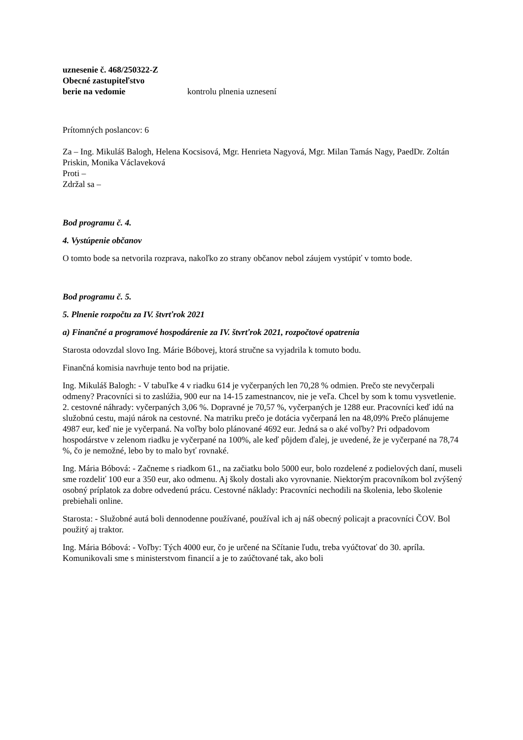uznesenie č. 468/250322-Z
Obecné zastupiteľstvo
berie na vedomie kontrolu plnenia uznesení
Prítomných poslancov: 6
Za – Ing. Mikuláš Balogh, Helena Kocsisová, Mgr. Henrieta Nagyová, Mgr. Milan Tamás Nagy, PaedDr. Zoltán Priskin, Monika Václaveková
Proti –
Zdržal sa –
Bod programu č. 4.
4. Vystúpenie občanov
O tomto bode sa netvorila rozprava, nakoľko zo strany občanov nebol záujem vystúpiť v tomto bode.
Bod programu č. 5.
5. Plnenie rozpočtu za IV. štvrťrok 2021
a) Finančné a programové hospodárenie za IV. štvrťrok 2021, rozpočtové opatrenia
Starosta odovzdal slovo Ing. Márie Bóbovej, ktorá stručne sa vyjadrila k tomuto bodu.
Finančná komisia navrhuje tento bod na prijatie.
Ing. Mikuláš Balogh: - V tabuľke 4 v riadku 614 je vyčerpaných len 70,28 % odmien. Prečo ste nevyčerpali odmeny? Pracovníci si to zaslúžia, 900 eur na 14-15 zamestnancov, nie je veľa. Chcel by som k tomu vysvetlenie. 2. cestovné náhrady: vyčerpaných 3,06 %. Dopravné je 70,57 %, vyčerpaných je 1288 eur. Pracovníci keď idú na služobnú cestu, majú nárok na cestovné. Na matriku prečo je dotácia vyčerpaná len na 48,09% Prečo plánujeme 4987 eur, keď nie je vyčerpaná. Na voľby bolo plánované 4692 eur. Jedná sa o aké voľby? Pri odpadovom hospodárstve v zelenom riadku je vyčerpané na 100%, ale keď pôjdem ďalej, je uvedené, že je vyčerpané na 78,74 %, čo je nemožné, lebo by to malo byť rovnaké.
Ing. Mária Bóbová: - Začneme s riadkom 61., na začiatku bolo 5000 eur, bolo rozdelené z podielových daní, museli sme rozdeliť 100 eur a 350 eur, ako odmenu. Aj školy dostali ako vyrovnanie. Niektorým pracovníkom bol zvýšený osobný príplatok za dobre odvedenú prácu. Cestovné náklady: Pracovníci nechodili na školenia, lebo školenie prebiehali online.
Starosta: - Služobné autá boli dennodenne používané, používal ich aj náš obecný policajt a pracovníci ČOV. Bol použitý aj traktor.
Ing. Mária Bóbová: - Voľby: Tých 4000 eur, čo je určené na Sčítanie ľudu, treba vyúčtovať do 30. apríla. Komunikovali sme s ministerstvom financií a je to zaúčtované tak, ako boli